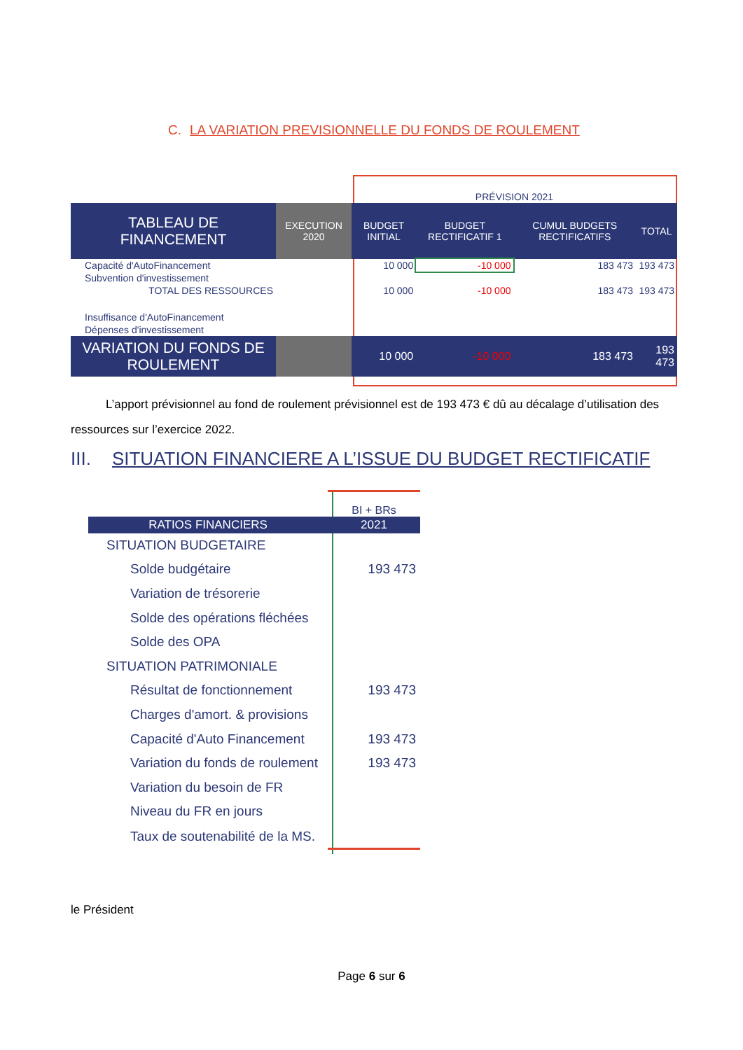C. LA VARIATION PREVISIONNELLE DU FONDS DE ROULEMENT
| | | PRÉVISION 2021 | | | |
| TABLEAU DE FINANCEMENT | EXECUTION 2020 | BUDGET INITIAL | BUDGET RECTIFICATIF 1 | CUMUL BUDGETS RECTIFICATIFS | TOTAL |
| Capacité d'AutoFinancement | | 10 000 | -10 000 | 183 473 | 193 473 |
| Subvention d'investissement | | | | | |
| TOTAL DES RESSOURCES | | 10 000 | -10 000 | 183 473 | 193 473 |
| Insuffisance d'AutoFinancement | | | | | |
| Dépenses d'investissement | | | | | |
| VARIATION DU FONDS DE ROULEMENT | | 10 000 | -10 000 | 183 473 | 193 473 |
L’apport prévisionnel au fond de roulement prévisionnel est de 193 473 € dû au décalage d’utilisation des ressources sur l’exercice 2022.
III. SITUATION FINANCIERE A L’ISSUE DU BUDGET RECTIFICATIF
| | BI + BRs |
| RATIOS FINANCIERS | 2021 |
| SITUATION BUDGETAIRE | |
| Solde budgétaire | 193 473 |
| Variation de trésorerie | |
| Solde des opérations fléchées | |
| Solde des OPA | |
| SITUATION PATRIMONIALE | |
| Résultat de fonctionnement | 193 473 |
| Charges d'amort. & provisions | |
| Capacité d'Auto Financement | 193 473 |
| Variation du fonds de roulement | 193 473 |
| Variation du besoin de FR | |
| Niveau du FR en jours | |
| Taux de soutenabilité de la MS. | |
le Président
Page 6 sur 6